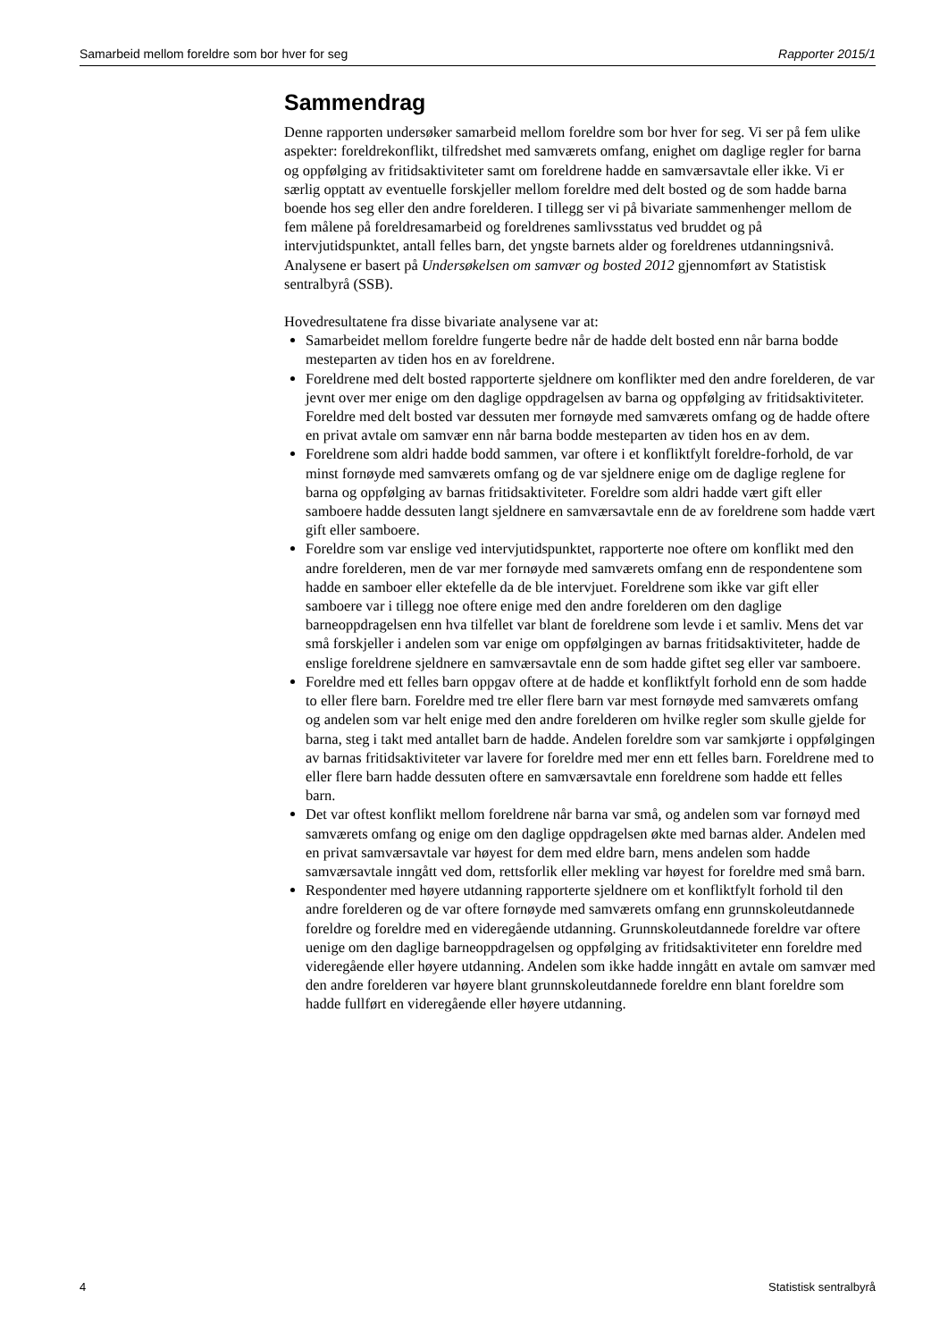Samarbeid mellom foreldre som bor hver for seg Rapporter 2015/1
Sammendrag
Denne rapporten undersøker samarbeid mellom foreldre som bor hver for seg. Vi ser på fem ulike aspekter: foreldrekonflikt, tilfredshet med samværets omfang, enighet om daglige regler for barna og oppfølging av fritidsaktiviteter samt om foreldrene hadde en samværsavtale eller ikke. Vi er særlig opptatt av eventuelle forskjeller mellom foreldre med delt bosted og de som hadde barna boende hos seg eller den andre forelderen. I tillegg ser vi på bivariate sammenhenger mellom de fem målene på foreldresamarbeid og foreldrenes samlivsstatus ved bruddet og på intervjutidspunktet, antall felles barn, det yngste barnets alder og foreldrenes utdanningsnivå. Analysene er basert på Undersøkelsen om samvær og bosted 2012 gjennomført av Statistisk sentralbyrå (SSB).
Hovedresultatene fra disse bivariate analysene var at:
Samarbeidet mellom foreldre fungerte bedre når de hadde delt bosted enn når barna bodde mesteparten av tiden hos en av foreldrene.
Foreldrene med delt bosted rapporterte sjeldnere om konflikter med den andre forelderen, de var jevnt over mer enige om den daglige oppdragelsen av barna og oppfølging av fritidsaktiviteter. Foreldre med delt bosted var dessuten mer fornøyde med samværets omfang og de hadde oftere en privat avtale om samvær enn når barna bodde mesteparten av tiden hos en av dem.
Foreldrene som aldri hadde bodd sammen, var oftere i et konfliktfylt foreldre-forhold, de var minst fornøyde med samværets omfang og de var sjeldnere enige om de daglige reglene for barna og oppfølging av barnas fritidsaktiviteter. Foreldre som aldri hadde vært gift eller samboere hadde dessuten langt sjeldnere en samværsavtale enn de av foreldrene som hadde vært gift eller samboere.
Foreldre som var enslige ved intervjutidspunktet, rapporterte noe oftere om konflikt med den andre forelderen, men de var mer fornøyde med samværets omfang enn de respondentene som hadde en samboer eller ektefelle da de ble intervjuet. Foreldrene som ikke var gift eller samboere var i tillegg noe oftere enige med den andre forelderen om den daglige barneoppdragelsen enn hva tilfellet var blant de foreldrene som levde i et samliv. Mens det var små forskjeller i andelen som var enige om oppfølgingen av barnas fritidsaktiviteter, hadde de enslige foreldrene sjeldnere en samværsavtale enn de som hadde giftet seg eller var samboere.
Foreldre med ett felles barn oppgav oftere at de hadde et konfliktfylt forhold enn de som hadde to eller flere barn. Foreldre med tre eller flere barn var mest fornøyde med samværets omfang og andelen som var helt enige med den andre forelderen om hvilke regler som skulle gjelde for barna, steg i takt med antallet barn de hadde. Andelen foreldre som var samkjørte i oppfølgingen av barnas fritidsaktiviteter var lavere for foreldre med mer enn ett felles barn. Foreldrene med to eller flere barn hadde dessuten oftere en samværsavtale enn foreldrene som hadde ett felles barn.
Det var oftest konflikt mellom foreldrene når barna var små, og andelen som var fornøyd med samværets omfang og enige om den daglige oppdragelsen økte med barnas alder. Andelen med en privat samværsavtale var høyest for dem med eldre barn, mens andelen som hadde samværsavtale inngått ved dom, rettsforlik eller mekling var høyest for foreldre med små barn.
Respondenter med høyere utdanning rapporterte sjeldnere om et konfliktfylt forhold til den andre forelderen og de var oftere fornøyde med samværets omfang enn grunnskoleutdannede foreldre og foreldre med en videregående utdanning. Grunnskoleutdannede foreldre var oftere uenige om den daglige barneoppdragelsen og oppfølging av fritidsaktiviteter enn foreldre med videregående eller høyere utdanning. Andelen som ikke hadde inngått en avtale om samvær med den andre forelderen var høyere blant grunnskoleutdannede foreldre enn blant foreldre som hadde fullført en videregående eller høyere utdanning.
4 Statistisk sentralbyrå